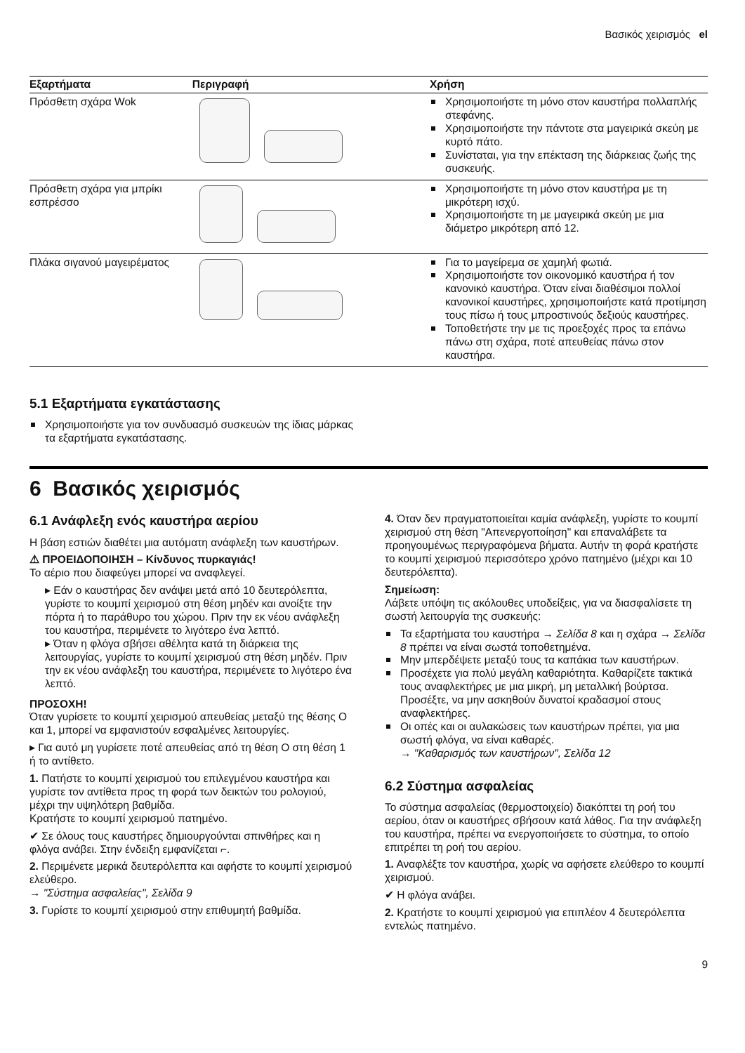Βασικός χειρισμός el
| Εξαρτήματα | Περιγραφή | Χρήση |
| --- | --- | --- |
| Πρόσθετη σχάρα Wok | | Χρησιμοποιήστε τη μόνο στον καυστήρα πολλαπλής στεφάνης. Χρησιμοποιήστε την πάντοτε στα μαγειρικά σκεύη με κυρτό πάτο. Συνίσταται, για την επέκταση της διάρκειας ζωής της συσκευής. |
| Πρόσθετη σχάρα για μπρίκι εσπρέσσο | | Χρησιμοποιήστε τη μόνο στον καυστήρα με τη μικρότερη ισχύ. Χρησιμοποιήστε τη με μαγειρικά σκεύη με μια διάμετρο μικρότερη από 12. |
| Πλάκα σιγανού μαγειρέματος | | Για το μαγείρεμα σε χαμηλή φωτιά. Χρησιμοποιήστε τον οικονομικό καυστήρα ή τον κανονικό καυστήρα. Όταν είναι διαθέσιμοι πολλοί κανονικοί καυστήρες, χρησιμοποιήστε κατά προτίμηση τους πίσω ή τους μπροστινούς δεξιούς καυστήρες. Τοποθετήστε την με τις προεξοχές προς τα επάνω πάνω στη σχάρα, ποτέ απευθείας πάνω στον καυστήρα. |
5.1 Εξαρτήματα εγκατάστασης
Χρησιμοποιήστε για τον συνδυασμό συσκευών της ίδιας μάρκας τα εξαρτήματα εγκατάστασης.
6 Βασικός χειρισμός
6.1 Ανάφλεξη ενός καυστήρα αερίου
Η βάση εστιών διαθέτει μια αυτόματη ανάφλεξη των καυστήρων.
⚠ ΠΡΟΕΙΔΟΠΟΙΗΣΗ – Κίνδυνος πυρκαγιάς!
Το αέριο που διαφεύγει μπορεί να αναφλεγεί.
▸ Εάν ο καυστήρας δεν ανάψει μετά από 10 δευτερόλεπτα, γυρίστε το κουμπί χειρισμού στη θέση μηδέν και ανοίξτε την πόρτα ή το παράθυρο του χώρου. Πριν την εκ νέου ανάφλεξη του καυστήρα, περιμένετε το λιγότερο ένα λεπτό.
▸ Όταν η φλόγα σβήσει αθέλητα κατά τη διάρκεια της λειτουργίας, γυρίστε το κουμπί χειρισμού στη θέση μηδέν. Πριν την εκ νέου ανάφλεξη του καυστήρα, περιμένετε το λιγότερο ένα λεπτό.
ΠΡΟΣΟΧΗ!
Όταν γυρίσετε το κουμπί χειρισμού απευθείας μεταξύ της θέσης O και 1, μπορεί να εμφανιστούν εσφαλμένες λειτουργίες.
▸ Για αυτό μη γυρίσετε ποτέ απευθείας από τη θέση O στη θέση 1 ή το αντίθετο.
1. Πατήστε το κουμπί χειρισμού του επιλεγμένου καυστήρα και γυρίστε τον αντίθετα προς τη φορά των δεικτών του ρολογιού, μέχρι την υψηλότερη βαθμίδα.
Κρατήστε το κουμπί χειρισμού πατημένο.
✔ Σε όλους τους καυστήρες δημιουργούνται σπινθήρες και η φλόγα ανάβει. Στην ένδειξη εμφανίζεται ⌐.
2. Περιμένετε μερικά δευτερόλεπτα και αφήστε το κουμπί χειρισμού ελεύθερο.
→ "Σύστημα ασφαλείας", Σελίδα 9
3. Γυρίστε το κουμπί χειρισμού στην επιθυμητή βαθμίδα.
4. Όταν δεν πραγματοποιείται καμία ανάφλεξη, γυρίστε το κουμπί χειρισμού στη θέση "Απενεργοποίηση" και επαναλάβετε τα προηγουμένως περιγραφόμενα βήματα. Αυτήν τη φορά κρατήστε το κουμπί χειρισμού περισσότερο χρόνο πατημένο (μέχρι και 10 δευτερόλεπτα).
Σημείωση:
Λάβετε υπόψη τις ακόλουθες υποδείξεις, για να διασφαλίσετε τη σωστή λειτουργία της συσκευής:
Τα εξαρτήματα του καυστήρα → Σελίδα 8 και η σχάρα → Σελίδα 8 πρέπει να είναι σωστά τοποθετημένα.
Μην μπερδέψετε μεταξύ τους τα καπάκια των καυστήρων.
Προσέχετε για πολύ μεγάλη καθαριότητα. Καθαρίζετε τακτικά τους αναφλεκτήρες με μια μικρή, μη μεταλλική βούρτσα. Προσέξτε, να μην ασκηθούν δυνατοί κραδασμοί στους αναφλεκτήρες.
Οι οπές και οι αυλακώσεις των καυστήρων πρέπει, για μια σωστή φλόγα, να είναι καθαρές.
→ "Καθαρισμός των καυστήρων", Σελίδα 12
6.2 Σύστημα ασφαλείας
Το σύστημα ασφαλείας (θερμοστοιχείο) διακόπτει τη ροή του αερίου, όταν οι καυστήρες σβήσουν κατά λάθος. Για την ανάφλεξη του καυστήρα, πρέπει να ενεργοποιήσετε το σύστημα, το οποίο επιτρέπει τη ροή του αερίου.
1. Αναφλέξτε τον καυστήρα, χωρίς να αφήσετε ελεύθερο το κουμπί χειρισμού.
✔ Η φλόγα ανάβει.
2. Κρατήστε το κουμπί χειρισμού για επιπλέον 4 δευτερόλεπτα εντελώς πατημένο.
9